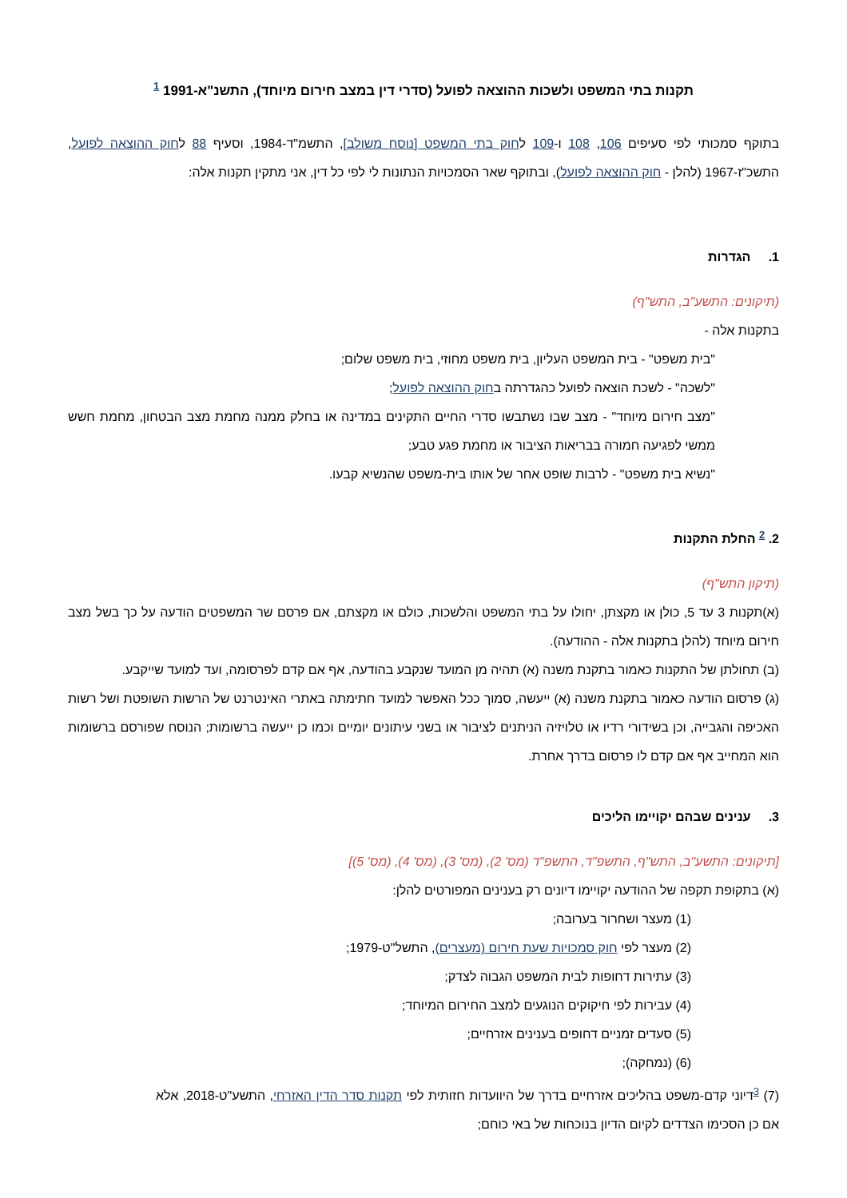תקנות בתי המשפט ולשכות ההוצאה לפועל (סדרי דין במצב חירום מיוחד), התשנ"א-1991 <sup>1</sup>
בתוקף סמכותי לפי סעיפים 106, 108 ו-109 לחוק בתי המשפט [נוסח משולב], התשמ"ד-1984, וסעיף 88 לחוק ההוצאה לפועל, התשכ"ז-1967 (להלן - חוק ההוצאה לפועל), ובתוקף שאר הסמכויות הנתונות לי לפי כל דין, אני מתקין תקנות אלה:
1. הגדרות
(תיקונים: התשע"ב, התש"ף)
בתקנות אלה -
"בית משפט" - בית המשפט העליון, בית משפט מחוזי, בית משפט שלום;
"לשכה" - לשכת הוצאה לפועל כהגדרתה בחוק ההוצאה לפועל;
"מצב חירום מיוחד" - מצב שבו נשתבשו סדרי החיים התקינים במדינה או בחלק ממנה מחמת מצב הבטחון, מחמת חשש ממשי לפגיעה חמורה בבריאות הציבור או מחמת פגע טבע;
"נשיא בית משפט" - לרבות שופט אחר של אותו בית-משפט שהנשיא קבעו.
2. <sup>2</sup> החלת התקנות
(תיקון התש"ף)
(א)תקנות 3 עד 5, כולן או מקצתן, יחולו על בתי המשפט והלשכות, כולם או מקצתם, אם פרסם שר המשפטים הודעה על כך בשל מצב חירום מיוחד (להלן בתקנות אלה - ההודעה).
(ב) תחולתן של התקנות כאמור בתקנת משנה (א) תהיה מן המועד שנקבע בהודעה, אף אם קדם לפרסומה, ועד למועד שייקבע.
(ג) פרסום הודעה כאמור בתקנת משנה (א) ייעשה, סמוך ככל האפשר למועד חתימתה באתרי האינטרנט של הרשות השופטת ושל רשות האכיפה והגבייה, וכן בשידורי רדיו או טלויזיה הניתנים לציבור או בשני עיתונים יומיים וכמו כן ייעשה ברשומות; הנוסח שפורסם ברשומות הוא המחייב אף אם קדם לו פרסום בדרך אחרת.
3. ענינים שבהם יקויימו הליכים
[תיקונים: התשע"ב, התש"ף, התשפ"ד, התשפ"ד (מס' 2), (מס' 3), (מס' 4), (מס' 5)]
(א) בתקופת תקפה של ההודעה יקויימו דיונים רק בענינים המפורטים להלן:
(1) מעצר ושחרור בערובה;
(2) מעצר לפי חוק סמכויות שעת חירום (מעצרים), התשל"ט-1979;
(3) עתירות דחופות לבית המשפט הגבוה לצדק;
(4) עבירות לפי חיקוקים הנוגעים למצב החירום המיוחד;
(5) סעדים זמניים דחופים בענינים אזרחיים;
(6) (נמחקה);
(7) <sup>3</sup>דיוני קדם-משפט בהליכים אזרחיים בדרך של היוועדות חזותית לפי תקנות סדר הדין האזרחי, התשע"ט-2018, אלא אם כן הסכימו הצדדים לקיום הדיון בנוכחות של באי כוחם;